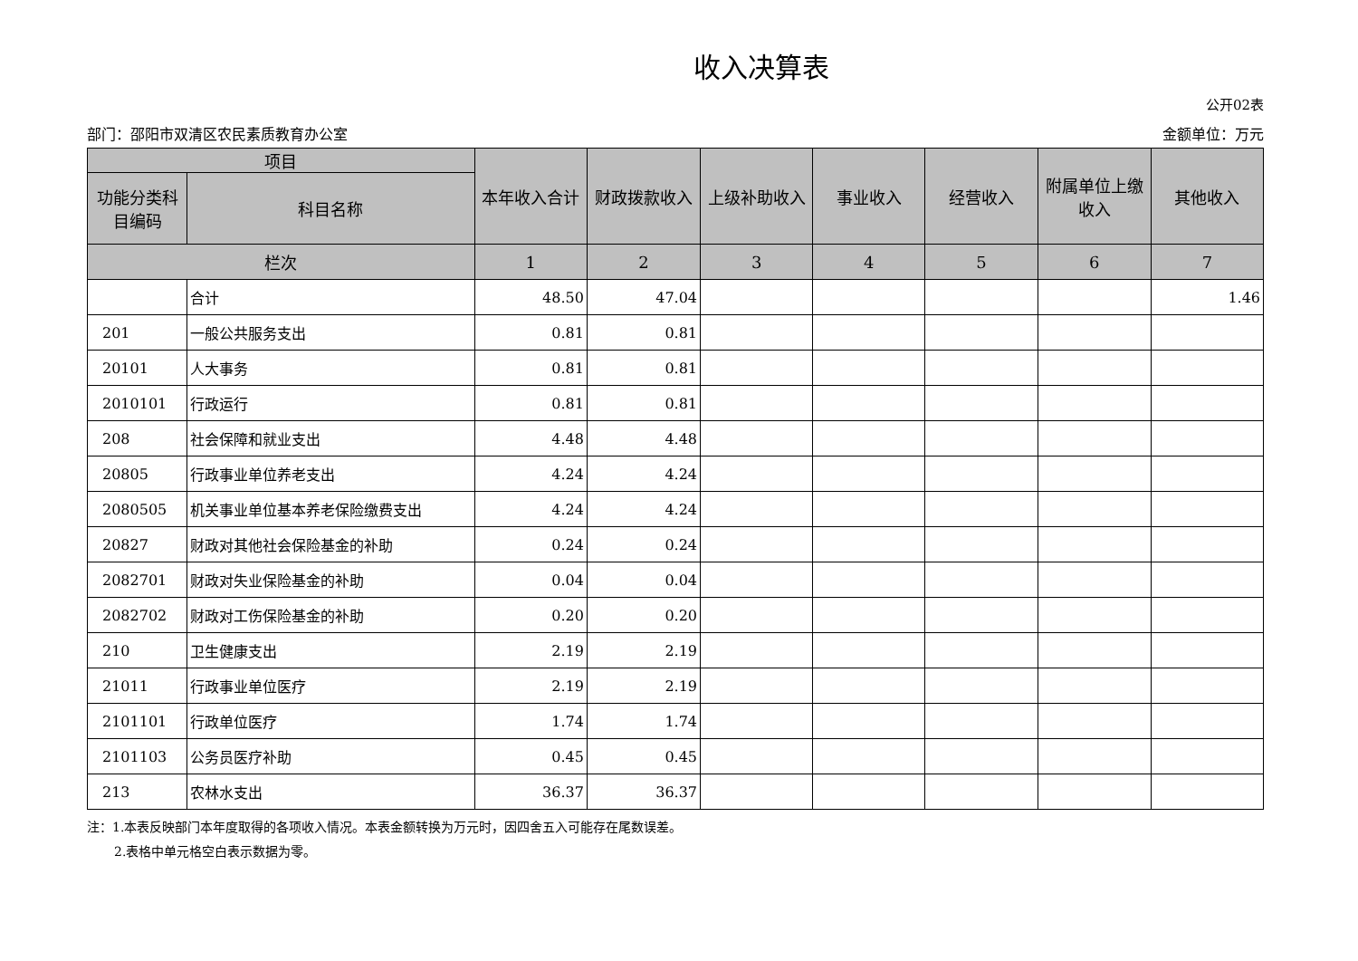收入决算表
公开02表
部门：邵阳市双清区农民素质教育办公室 金额单位：万元
| 项目 | | 本年收入合计 | 财政拨款收入 | 上级补助收入 | 事业收入 | 经营收入 | 附属单位上缴收入 | 其他收入 |
| --- | --- | --- | --- | --- | --- | --- | --- | --- |
| 功能分类科目编码 | 科目名称 | | | | | | | |
| 栏次 | | 1 | 2 | 3 | 4 | 5 | 6 | 7 |
| | 合计 | 48.50 | 47.04 | | | | | 1.46 |
| 201 | 一般公共服务支出 | 0.81 | 0.81 | | | | | |
| 20101 | 人大事务 | 0.81 | 0.81 | | | | | |
| 2010101 | 行政运行 | 0.81 | 0.81 | | | | | |
| 208 | 社会保障和就业支出 | 4.48 | 4.48 | | | | | |
| 20805 | 行政事业单位养老支出 | 4.24 | 4.24 | | | | | |
| 2080505 | 机关事业单位基本养老保险缴费支出 | 4.24 | 4.24 | | | | | |
| 20827 | 财政对其他社会保险基金的补助 | 0.24 | 0.24 | | | | | |
| 2082701 | 财政对失业保险基金的补助 | 0.04 | 0.04 | | | | | |
| 2082702 | 财政对工伤保险基金的补助 | 0.20 | 0.20 | | | | | |
| 210 | 卫生健康支出 | 2.19 | 2.19 | | | | | |
| 21011 | 行政事业单位医疗 | 2.19 | 2.19 | | | | | |
| 2101101 | 行政单位医疗 | 1.74 | 1.74 | | | | | |
| 2101103 | 公务员医疗补助 | 0.45 | 0.45 | | | | | |
| 213 | 农林水支出 | 36.37 | 36.37 | | | | | |
注：1.本表反映部门本年度取得的各项收入情况。本表金额转换为万元时，因四舍五入可能存在尾数误差。
2.表格中单元格空白表示数据为零。